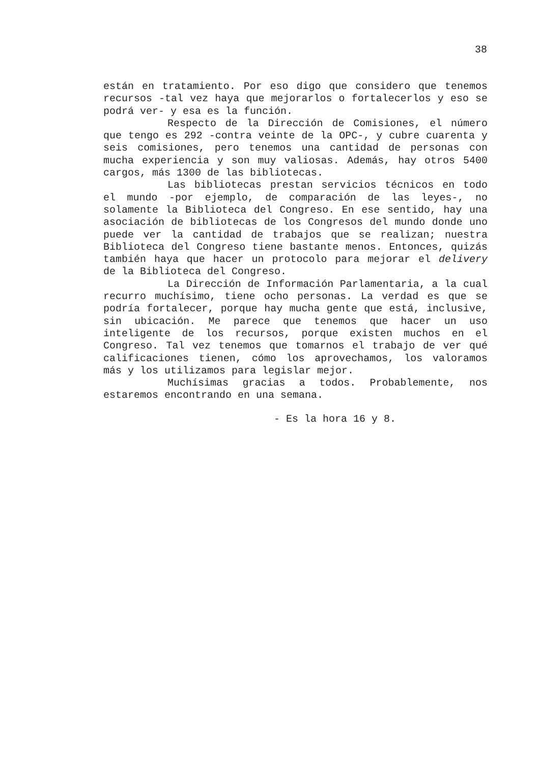38
están en tratamiento. Por eso digo que considero que tenemos recursos -tal vez haya que mejorarlos o fortalecerlos y eso se podrá ver- y esa es la función.
Respecto de la Dirección de Comisiones, el número que tengo es 292 -contra veinte de la OPC-, y cubre cuarenta y seis comisiones, pero tenemos una cantidad de personas con mucha experiencia y son muy valiosas. Además, hay otros 5400 cargos, más 1300 de las bibliotecas.
Las bibliotecas prestan servicios técnicos en todo el mundo -por ejemplo, de comparación de las leyes-, no solamente la Biblioteca del Congreso. En ese sentido, hay una asociación de bibliotecas de los Congresos del mundo donde uno puede ver la cantidad de trabajos que se realizan; nuestra Biblioteca del Congreso tiene bastante menos. Entonces, quizás también haya que hacer un protocolo para mejorar el delivery de la Biblioteca del Congreso.
La Dirección de Información Parlamentaria, a la cual recurro muchísimo, tiene ocho personas. La verdad es que se podría fortalecer, porque hay mucha gente que está, inclusive, sin ubicación. Me parece que tenemos que hacer un uso inteligente de los recursos, porque existen muchos en el Congreso. Tal vez tenemos que tomarnos el trabajo de ver qué calificaciones tienen, cómo los aprovechamos, los valoramos más y los utilizamos para legislar mejor.
Muchísimas gracias a todos. Probablemente, nos estaremos encontrando en una semana.
- Es la hora 16 y 8.